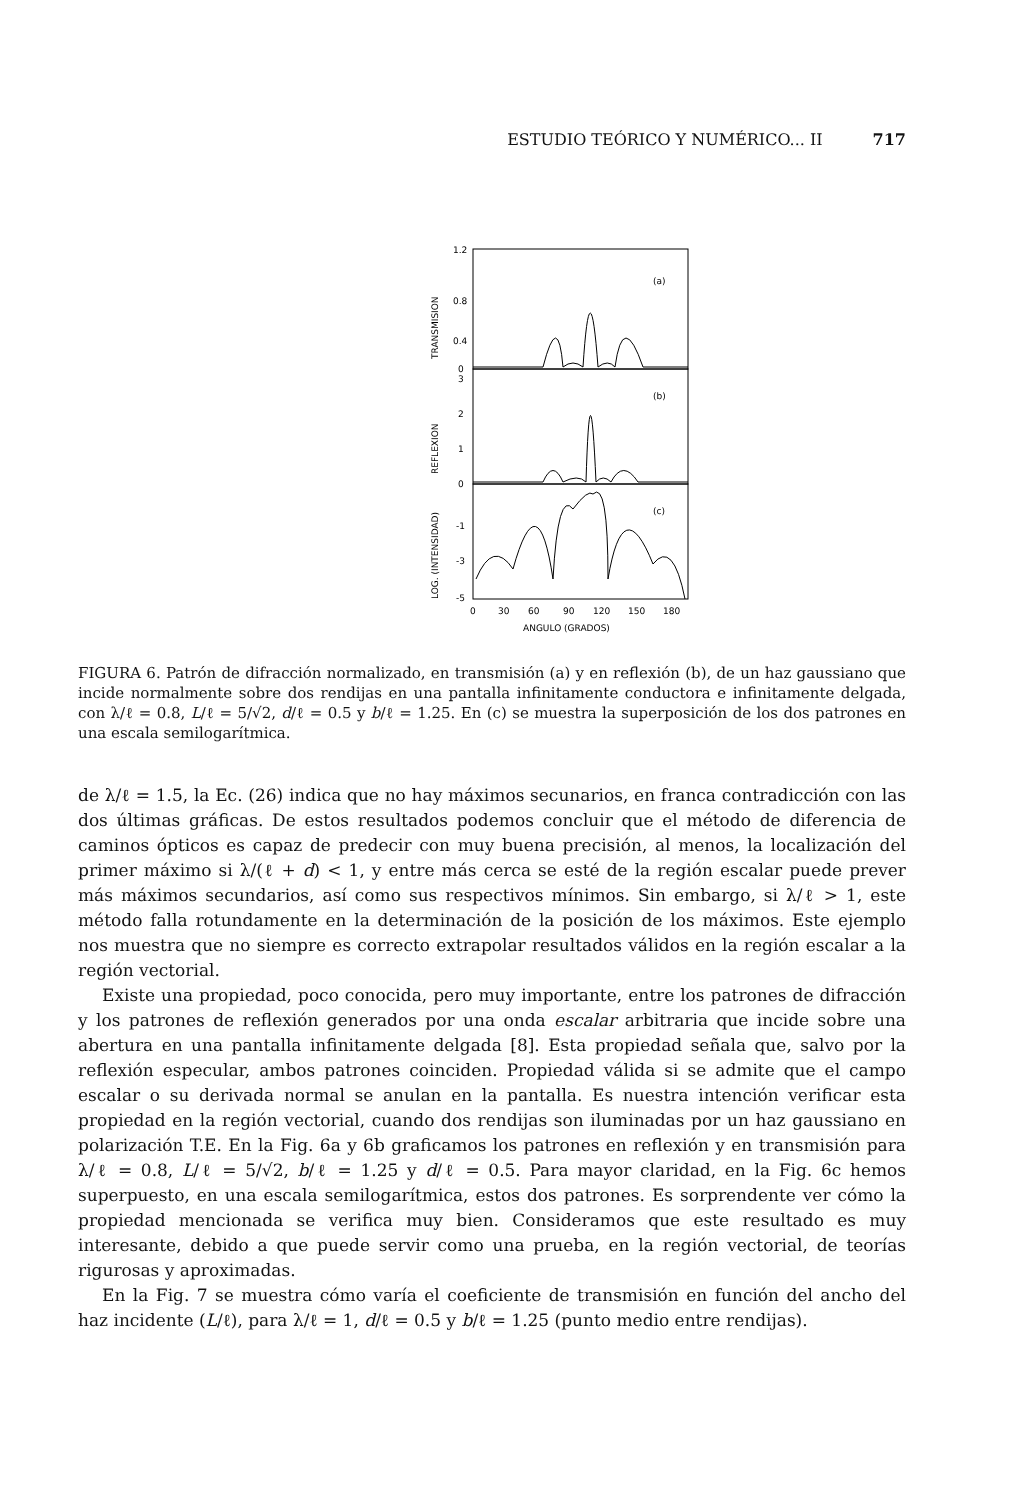ESTUDIO TEÓRICO Y NUMÉRICO... II 717
1.2
0.8
0.4
0
3
2
1
0
-1
-3
-5
(a)
(b)
(c)
0
30
60
90
120
150
180
ANGULO (GRADOS)
TRANSMISION
REFLEXION
LOG. (INTENSIDAD)
FIGURA 6. Patrón de difracción normalizado, en transmisión (a) y en reflexión (b), de un haz gaussiano que incide normalmente sobre dos rendijas en una pantalla infinitamente conductora e infinitamente delgada, con λ/ℓ = 0.8, L/ℓ = 5/√2, d/ℓ = 0.5 y b/ℓ = 1.25. En (c) se muestra la superposición de los dos patrones en una escala semilogarítmica.
de λ/ℓ = 1.5, la Ec. (26) indica que no hay máximos secunarios, en franca contradicción con las dos últimas gráficas. De estos resultados podemos concluir que el método de diferencia de caminos ópticos es capaz de predecir con muy buena precisión, al menos, la localización del primer máximo si λ/(ℓ + d) < 1, y entre más cerca se esté de la región escalar puede prever más máximos secundarios, así como sus respectivos mínimos. Sin embargo, si λ/ℓ > 1, este método falla rotundamente en la determinación de la posición de los máximos. Este ejemplo nos muestra que no siempre es correcto extrapolar resultados válidos en la región escalar a la región vectorial.
Existe una propiedad, poco conocida, pero muy importante, entre los patrones de difracción y los patrones de reflexión generados por una onda escalar arbitraria que incide sobre una abertura en una pantalla infinitamente delgada [8]. Esta propiedad señala que, salvo por la reflexión especular, ambos patrones coinciden. Propiedad válida si se admite que el campo escalar o su derivada normal se anulan en la pantalla. Es nuestra intención verificar esta propiedad en la región vectorial, cuando dos rendijas son iluminadas por un haz gaussiano en polarización T.E. En la Fig. 6a y 6b graficamos los patrones en reflexión y en transmisión para λ/ℓ = 0.8, L/ℓ = 5/√2, b/ℓ = 1.25 y d/ℓ = 0.5. Para mayor claridad, en la Fig. 6c hemos superpuesto, en una escala semilogarítmica, estos dos patrones. Es sorprendente ver cómo la propiedad mencionada se verifica muy bien. Consideramos que este resultado es muy interesante, debido a que puede servir como una prueba, en la región vectorial, de teorías rigurosas y aproximadas.
En la Fig. 7 se muestra cómo varía el coeficiente de transmisión en función del ancho del haz incidente (L/ℓ), para λ/ℓ = 1, d/ℓ = 0.5 y b/ℓ = 1.25 (punto medio entre rendijas).